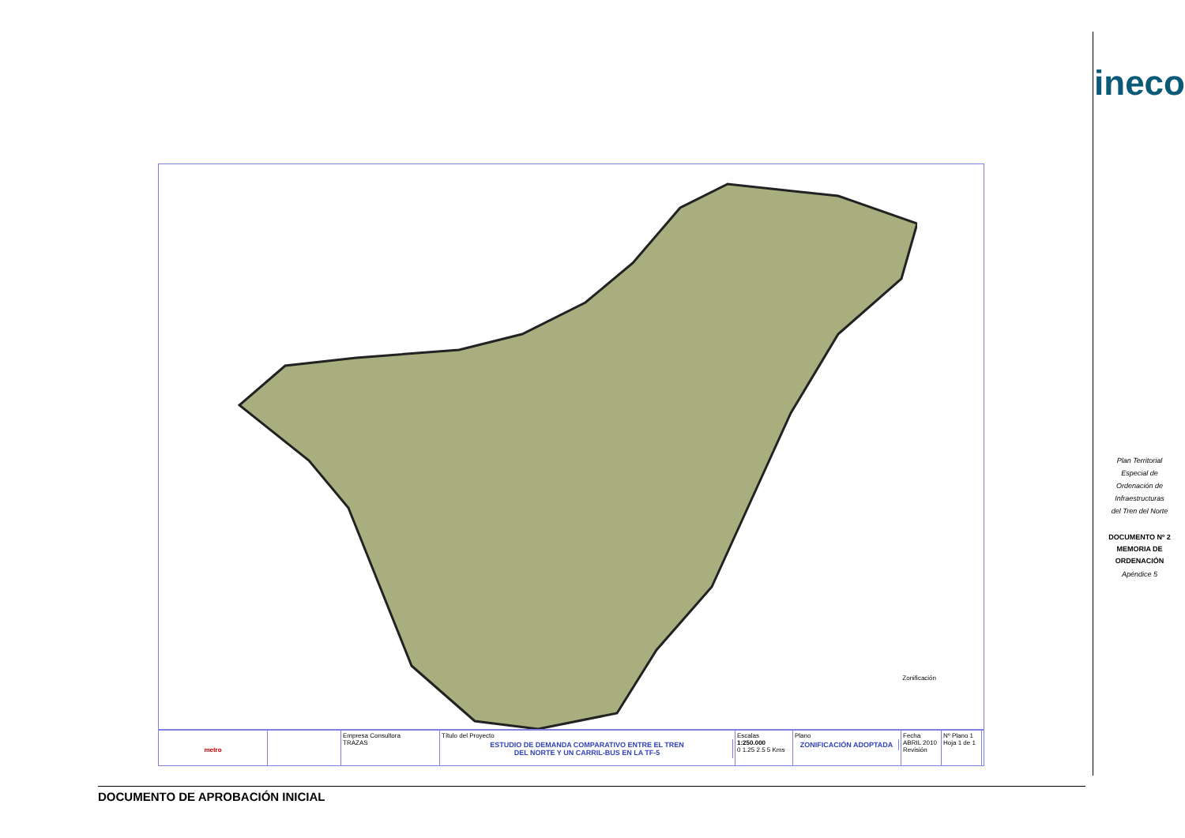Zonificación
metro
Empresa Consultora
TRAZAS
Título del Proyecto
ESTUDIO DE DEMANDA COMPARATIVO ENTRE EL TREN
DEL NORTE Y UN CARRIL-BUS EN LA TF-5
Escalas
1:250.000
0 1.25 2.5 5 Kms
Plano
ZONIFICACIÓN ADOPTADA
Fecha ABRIL 2010
Revisión
Nº Plano 1
Hoja 1 de 1
ineco
Plan Territorial
Especial de
Ordenación de
Infraestructuras
del Tren del Norte
DOCUMENTO Nº 2
MEMORIA DE
ORDENACIÓN
Apéndice 5
DOCUMENTO DE APROBACIÓN INICIAL